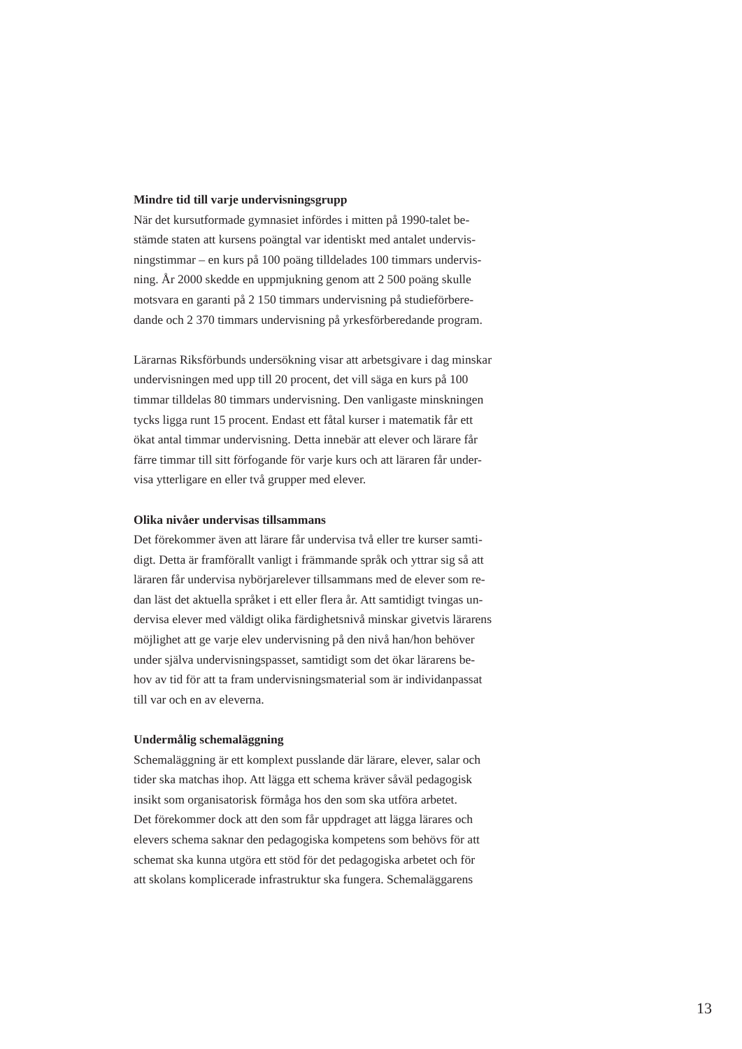Mindre tid till varje undervisningsgrupp
När det kursutformade gymnasiet infördes i mitten på 1990-talet be-
stämde staten att kursens poängtal var identiskt med antalet undervis-
ningstimmar – en kurs på 100 poäng tilldelades 100 timmars undervis-
ning. År 2000 skedde en uppmjukning genom att 2 500 poäng skulle
motsvara en garanti på 2 150 timmars undervisning på studieförbere-
dande och 2 370 timmars undervisning på yrkesförberedande program.
Lärarnas Riksförbunds undersökning visar att arbetsgivare i dag minskar
undervisningen med upp till 20 procent, det vill säga en kurs på 100
timmar tilldelas 80 timmars undervisning. Den vanligaste minskningen
tycks ligga runt 15 procent. Endast ett fåtal kurser i matematik får ett
ökat antal timmar undervisning. Detta innebär att elever och lärare får
färre timmar till sitt förfogande för varje kurs och att läraren får under-
visa ytterligare en eller två grupper med elever.
Olika nivåer undervisas tillsammans
Det förekommer även att lärare får undervisa två eller tre kurser samti-
digt. Detta är framförallt vanligt i främmande språk och yttrar sig så att
läraren får undervisa nybörjarelever tillsammans med de elever som re-
dan läst det aktuella språket i ett eller flera år. Att samtidigt tvingas un-
dervisa elever med väldigt olika färdighetsnivå minskar givetvis lärarens
möjlighet att ge varje elev undervisning på den nivå han/hon behöver
under själva undervisningspasset, samtidigt som det ökar lärarens be-
hov av tid för att ta fram undervisningsmaterial som är individanpassat
till var och en av eleverna.
Undermålig schemaläggning
Schemaläggning är ett komplext pusslande där lärare, elever, salar och
tider ska matchas ihop. Att lägga ett schema kräver såväl pedagogisk
insikt som organisatorisk förmåga hos den som ska utföra arbetet.
Det förekommer dock att den som får uppdraget att lägga lärares och
elevers schema saknar den pedagogiska kompetens som behövs för att
schemat ska kunna utgöra ett stöd för det pedagogiska arbetet och för
att skolans komplicerade infrastruktur ska fungera. Schemaläggarens
13